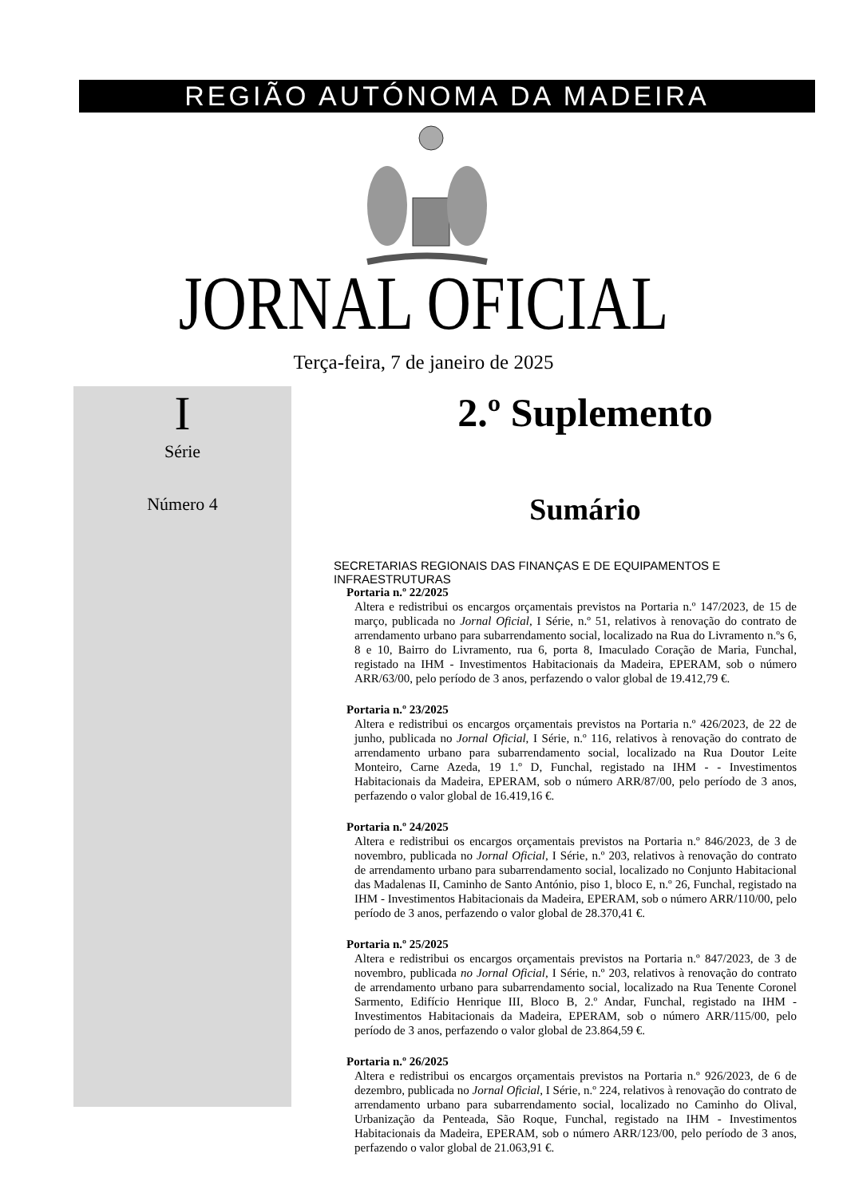REGIÃO AUTÓNOMA DA MADEIRA
JORNAL OFICIAL
Terça-feira, 7 de janeiro de 2025
I
Série
Número 4
2.º Suplemento
Sumário
SECRETARIAS REGIONAIS DAS FINANÇAS E DE EQUIPAMENTOS E INFRAESTRUTURAS
Portaria n.º 22/2025
Altera e redistribui os encargos orçamentais previstos na Portaria n.º 147/2023, de 15 de março, publicada no Jornal Oficial, I Série, n.º 51, relativos à renovação do contrato de arrendamento urbano para subarrendamento social, localizado na Rua do Livramento n.ºs 6, 8 e 10, Bairro do Livramento, rua 6, porta 8, Imaculado Coração de Maria, Funchal, registado na IHM - Investimentos Habitacionais da Madeira, EPERAM, sob o número ARR/63/00, pelo período de 3 anos, perfazendo o valor global de 19.412,79 €.
Portaria n.º 23/2025
Altera e redistribui os encargos orçamentais previstos na Portaria n.º 426/2023, de 22 de junho, publicada no Jornal Oficial, I Série, n.º 116, relativos à renovação do contrato de arrendamento urbano para subarrendamento social, localizado na Rua Doutor Leite Monteiro, Carne Azeda, 19 1.º D, Funchal, registado na IHM - - Investimentos Habitacionais da Madeira, EPERAM, sob o número ARR/87/00, pelo período de 3 anos, perfazendo o valor global de 16.419,16 €.
Portaria n.º 24/2025
Altera e redistribui os encargos orçamentais previstos na Portaria n.º 846/2023, de 3 de novembro, publicada no Jornal Oficial, I Série, n.º 203, relativos à renovação do contrato de arrendamento urbano para subarrendamento social, localizado no Conjunto Habitacional das Madalenas II, Caminho de Santo António, piso 1, bloco E, n.º 26, Funchal, registado na IHM - Investimentos Habitacionais da Madeira, EPERAM, sob o número ARR/110/00, pelo período de 3 anos, perfazendo o valor global de 28.370,41 €.
Portaria n.º 25/2025
Altera e redistribui os encargos orçamentais previstos na Portaria n.º 847/2023, de 3 de novembro, publicada no Jornal Oficial, I Série, n.º 203, relativos à renovação do contrato de arrendamento urbano para subarrendamento social, localizado na Rua Tenente Coronel Sarmento, Edifício Henrique III, Bloco B, 2.º Andar, Funchal, registado na IHM - Investimentos Habitacionais da Madeira, EPERAM, sob o número ARR/115/00, pelo período de 3 anos, perfazendo o valor global de 23.864,59 €.
Portaria n.º 26/2025
Altera e redistribui os encargos orçamentais previstos na Portaria n.º 926/2023, de 6 de dezembro, publicada no Jornal Oficial, I Série, n.º 224, relativos à renovação do contrato de arrendamento urbano para subarrendamento social, localizado no Caminho do Olival, Urbanização da Penteada, São Roque, Funchal, registado na IHM - Investimentos Habitacionais da Madeira, EPERAM, sob o número ARR/123/00, pelo período de 3 anos, perfazendo o valor global de 21.063,91 €.